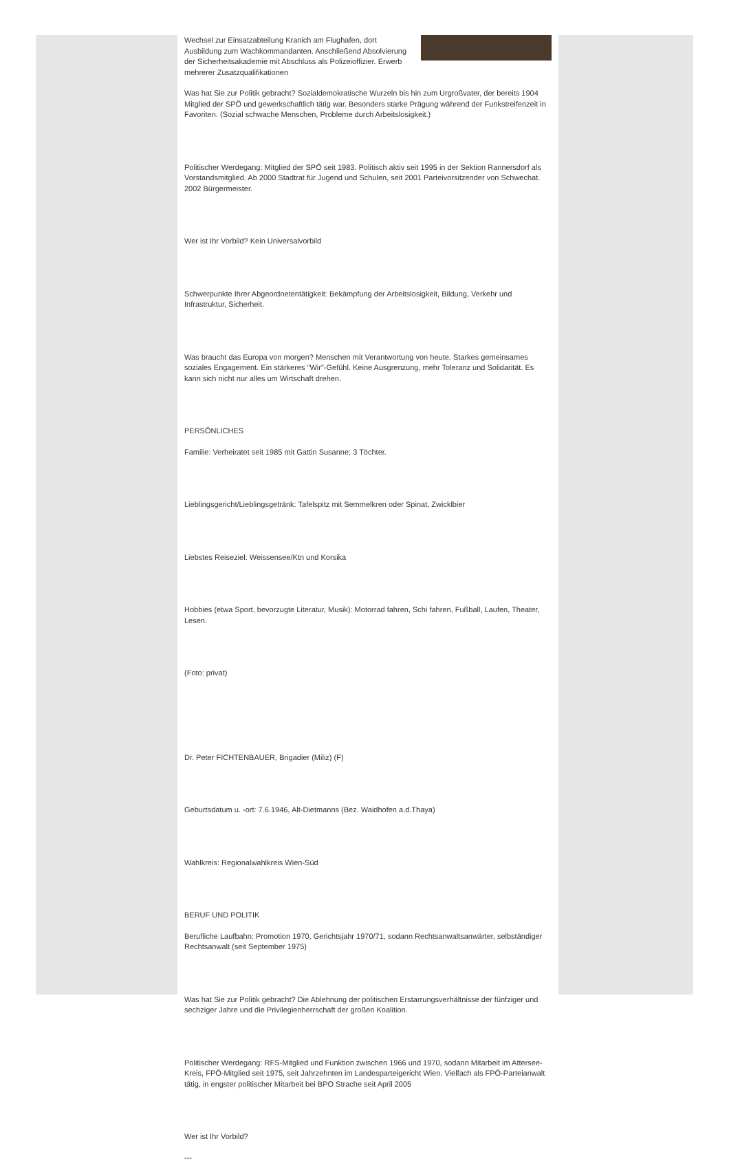Wechsel zur Einsatzabteilung Kranich am Flughafen, dort Ausbildung zum Wachkommandanten. Anschließend Absolvierung der Sicherheitsakademie mit Abschluss als Polizeioffizier. Erwerb mehrerer Zusatzqualifikationen
Was hat Sie zur Politik gebracht? Sozialdemokratische Wurzeln bis hin zum Urgroßvater, der bereits 1904 Mitglied der SPÖ und gewerkschaftlich tätig war. Besonders starke Prägung während der Funkstreifenzeit in Favoriten. (Sozial schwache Menschen, Probleme durch Arbeitslosigkeit.)
Politischer Werdegang: Mitglied der SPÖ seit 1983. Politisch aktiv seit 1995 in der Sektion Rannersdorf als Vorstandsmitglied. Ab 2000 Stadtrat für Jugend und Schulen, seit 2001 Parteivorsitzender von Schwechat. 2002 Bürgermeister.
Wer ist Ihr Vorbild? Kein Universalvorbild
Schwerpunkte Ihrer Abgeordnetentätigkeit: Bekämpfung der Arbeitslosigkeit, Bildung, Verkehr und Infrastruktur, Sicherheit.
Was braucht das Europa von morgen? Menschen mit Verantwortung von heute. Starkes gemeinsames soziales Engagement. Ein stärkeres "Wir"-Gefühl. Keine Ausgrenzung, mehr Toleranz und Solidarität. Es kann sich nicht nur alles um Wirtschaft drehen.
PERSÖNLICHES
Familie: Verheiratet seit 1985 mit Gattin Susanne; 3 Töchter.
Lieblingsgericht/Lieblingsgetränk: Tafelspitz mit Semmelkren oder Spinat, Zwicklbier
Liebstes Reiseziel: Weissensee/Ktn und Korsika
Hobbies (etwa Sport, bevorzugte Literatur, Musik): Motorrad fahren, Schi fahren, Fußball, Laufen, Theater, Lesen.
(Foto: privat)
Dr. Peter FICHTENBAUER, Brigadier (Miliz) (F)
Geburtsdatum u. -ort: 7.6.1946, Alt-Dietmanns (Bez. Waidhofen a.d.Thaya)
Wahlkreis: Regionalwahlkreis Wien-Süd
BERUF UND POLITIK
Berufliche Laufbahn: Promotion 1970, Gerichtsjahr 1970/71, sodann Rechtsanwaltsanwärter, selbständiger Rechtsanwalt (seit September 1975)
Was hat Sie zur Politik gebracht? Die Ablehnung der politischen Erstarrungsverhältnisse der fünfziger und sechziger Jahre und die Privilegienherrschaft der großen Koalition.
Politischer Werdegang: RFS-Mitglied und Funktion zwischen 1966 und 1970, sodann Mitarbeit im Attersee-Kreis, FPÖ-Mitglied seit 1975, seit Jahrzehnten im Landesparteigericht Wien. Vielfach als FPÖ-Parteianwalt tätig, in engster politischer Mitarbeit bei BPO Strache seit April 2005
Wer ist Ihr Vorbild?
---